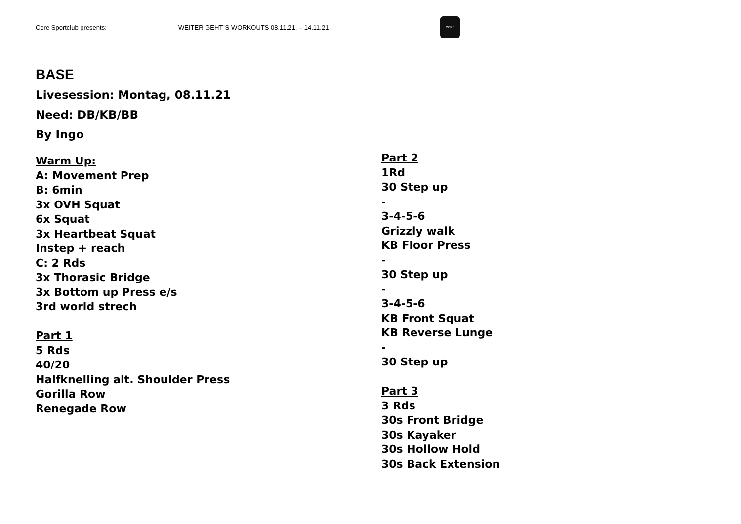Core Sportclub presents: WEITER GEHT`S WORKOUTS 08.11.21. – 14.11.21
CORE
BASE
Livesession: Montag, 08.11.21
Need: DB/KB/BB
By Ingo
Warm Up:
A: Movement Prep
B: 6min
3x OVH Squat
6x Squat
3x Heartbeat Squat
Instep + reach
C: 2 Rds
3x Thorasic Bridge
3x Bottom up Press e/s
3rd world strech
Part 1
5 Rds
40/20
Halfknelling alt. Shoulder Press
Gorilla Row
Renegade Row
Part 2
1Rd
30 Step up
-
3-4-5-6
Grizzly walk
KB Floor Press
-
30 Step up
-
3-4-5-6
KB Front Squat
KB Reverse Lunge
-
30 Step up
Part 3
3 Rds
30s Front Bridge
30s Kayaker
30s Hollow Hold
30s Back Extension